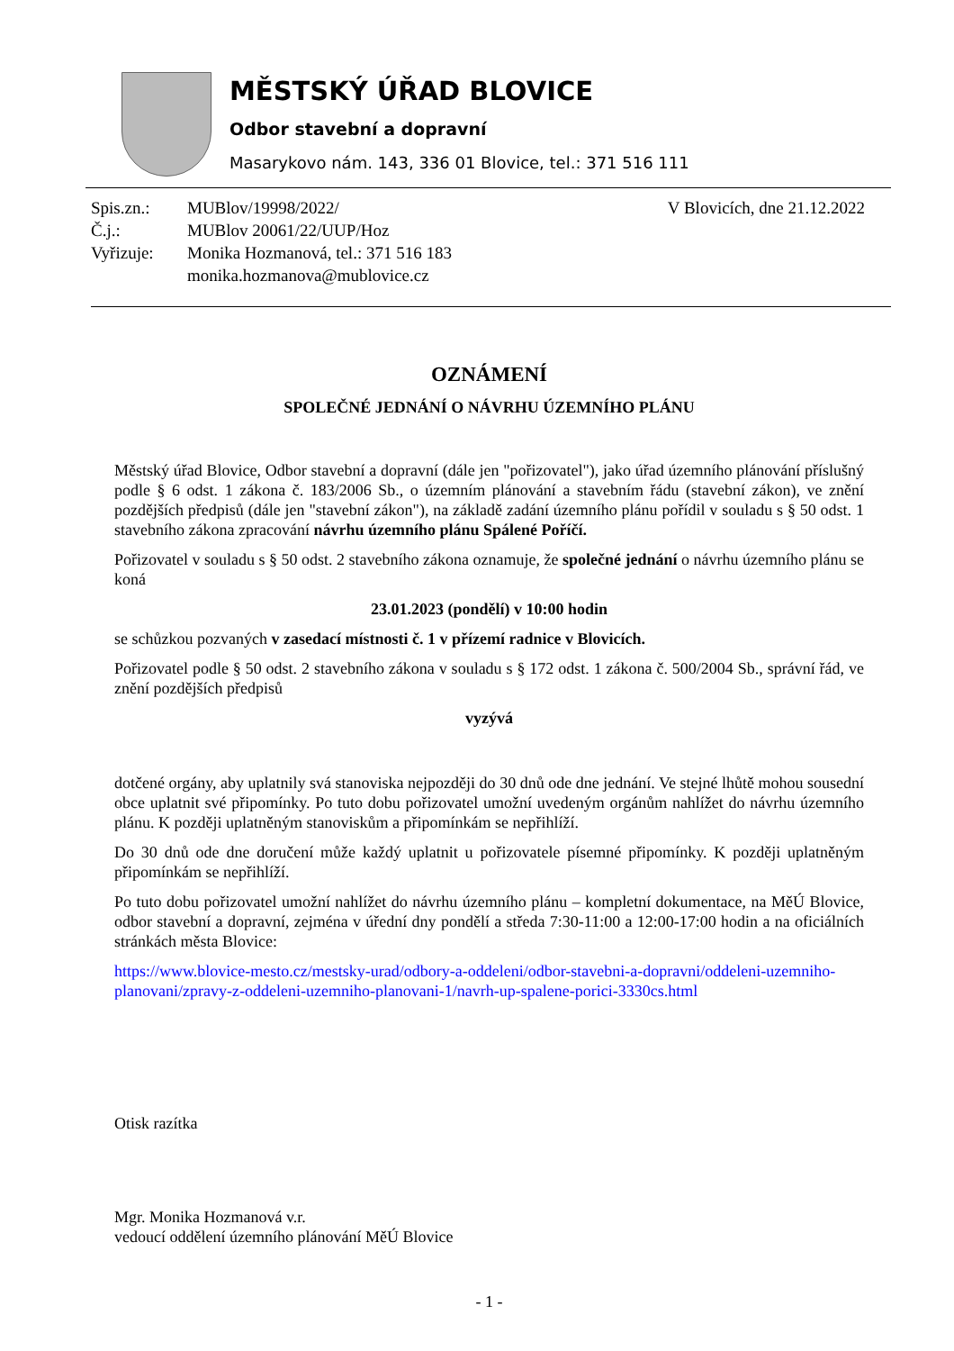MĚSTSKÝ ÚŘAD BLOVICE
Odbor stavební a dopravní
Masarykovo nám. 143, 336 01 Blovice, tel.: 371 516 111
| Spis.zn.: | MUBlov/19998/2022/ |
| Č.j.: | MUBlov 20061/22/UUP/Hoz |
| Vyřizuje: | Monika Hozmanová, tel.: 371 516 183 |
| | monika.hozmanova@mublovice.cz |
V Blovicích, dne 21.12.2022
OZNÁMENÍ
SPOLEČNÉ JEDNÁNÍ O NÁVRHU ÚZEMNÍHO PLÁNU
Městský úřad Blovice, Odbor stavební a dopravní (dále jen "pořizovatel"), jako úřad územního plánování příslušný podle § 6 odst. 1 zákona č. 183/2006 Sb., o územním plánování a stavebním řádu (stavební zákon), ve znění pozdějších předpisů (dále jen "stavební zákon"), na základě zadání územního plánu pořídil v souladu s § 50 odst. 1 stavebního zákona zpracování návrhu územního plánu Spálené Poříčí.
Pořizovatel v souladu s § 50 odst. 2 stavebního zákona oznamuje, že společné jednání o návrhu územního plánu se koná
23.01.2023 (pondělí) v 10:00 hodin
se schůzkou pozvaných v zasedací místnosti č. 1 v přízemí radnice v Blovicích.
Pořizovatel podle § 50 odst. 2 stavebního zákona v souladu s § 172 odst. 1 zákona č. 500/2004 Sb., správní řád, ve znění pozdějších předpisů
vyzývá
dotčené orgány, aby uplatnily svá stanoviska nejpozději do 30 dnů ode dne jednání. Ve stejné lhůtě mohou sousední obce uplatnit své připomínky. Po tuto dobu pořizovatel umožní uvedeným orgánům nahlížet do návrhu územního plánu. K později uplatněným stanoviskům a připomínkám se nepřihlíží.
Do 30 dnů ode dne doručení může každý uplatnit u pořizovatele písemné připomínky. K později uplatněným připomínkám se nepřihlíží.
Po tuto dobu pořizovatel umožní nahlížet do návrhu územního plánu – kompletní dokumentace, na MěÚ Blovice, odbor stavební a dopravní, zejména v úřední dny pondělí a středa 7:30-11:00 a 12:00-17:00 hodin a na oficiálních stránkách města Blovice:
https://www.blovice-mesto.cz/mestsky-urad/odbory-a-oddeleni/odbor-stavebni-a-dopravni/oddeleni-uzemniho-planovani/zpravy-z-oddeleni-uzemniho-planovani-1/navrh-up-spalene-porici-3330cs.html
Otisk razítka
Mgr. Monika Hozmanová v.r.
vedoucí oddělení územního plánování MěÚ Blovice
- 1 -